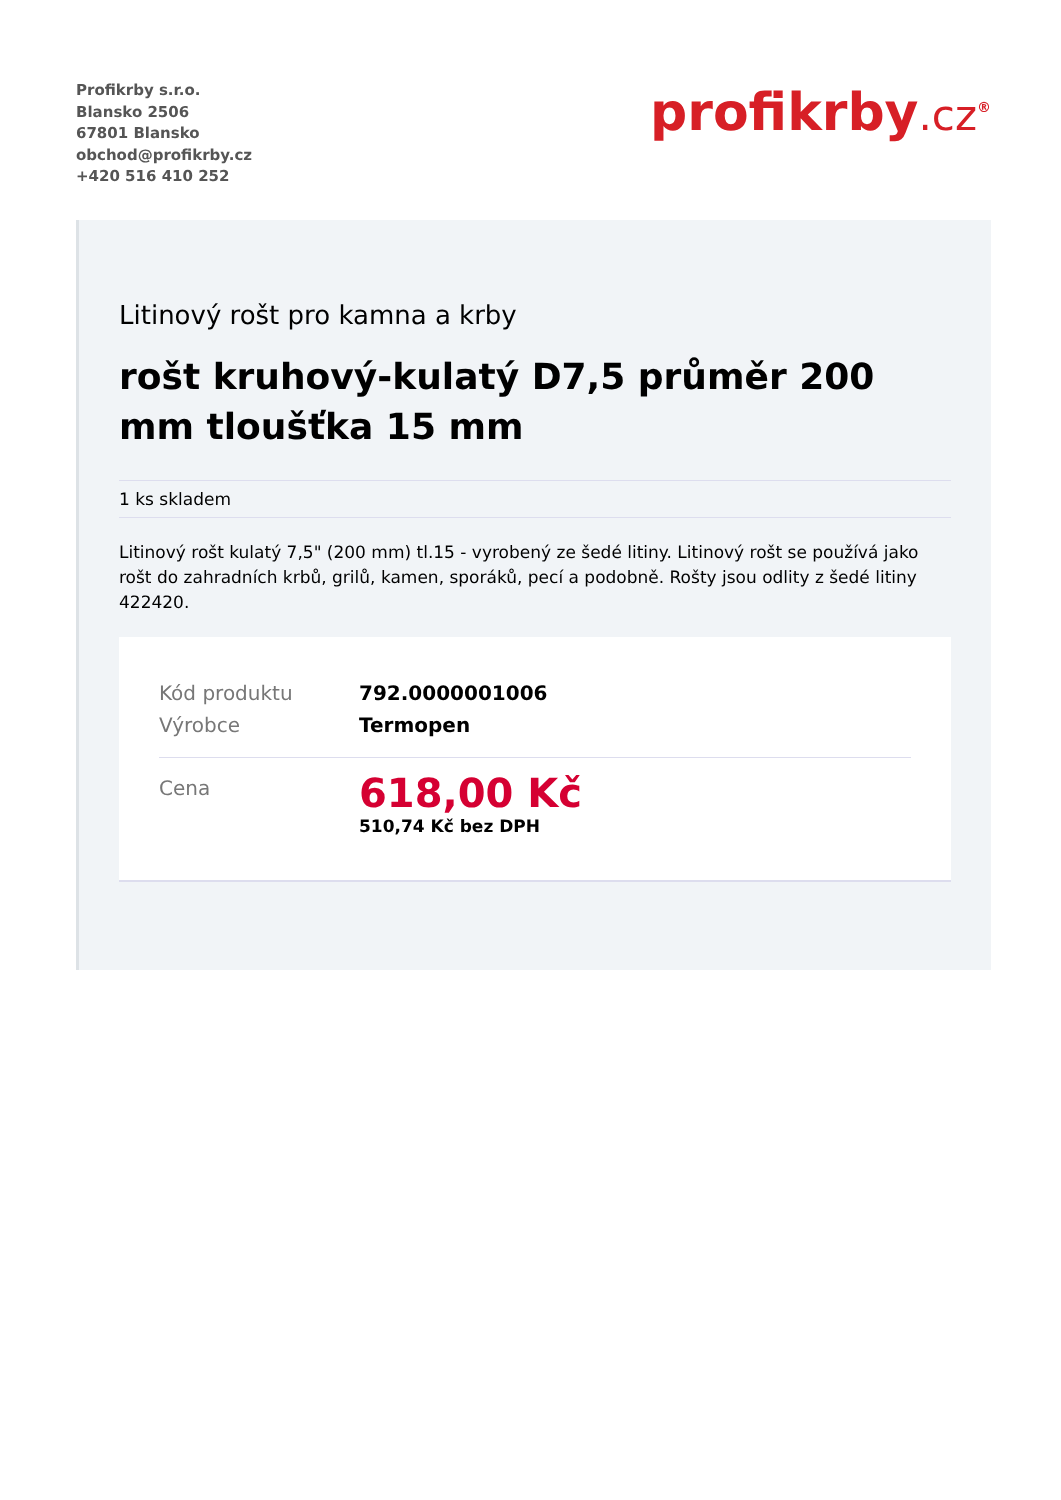Profikrby s.r.o.
Blansko 2506
67801 Blansko
obchod@profikrby.cz
+420 516 410 252
profikrby.cz<sup>®</sup>
Litinový rošt pro kamna a krby
rošt kruhový-kulatý D7,5 průměr 200 mm tloušťka 15 mm
1 ks skladem
Litinový rošt kulatý 7,5" (200 mm) tl.15 - vyrobený ze šedé litiny. Litinový rošt se používá jako rošt do zahradních krbů, grilů, kamen, sporáků, pecí a podobně. Rošty jsou odlity z šedé litiny 422420.
| Kód produktu | 792.0000001006 |
| Výrobce | Termopen |
| Cena | 618,00 Kč 510,74 Kč bez DPH |